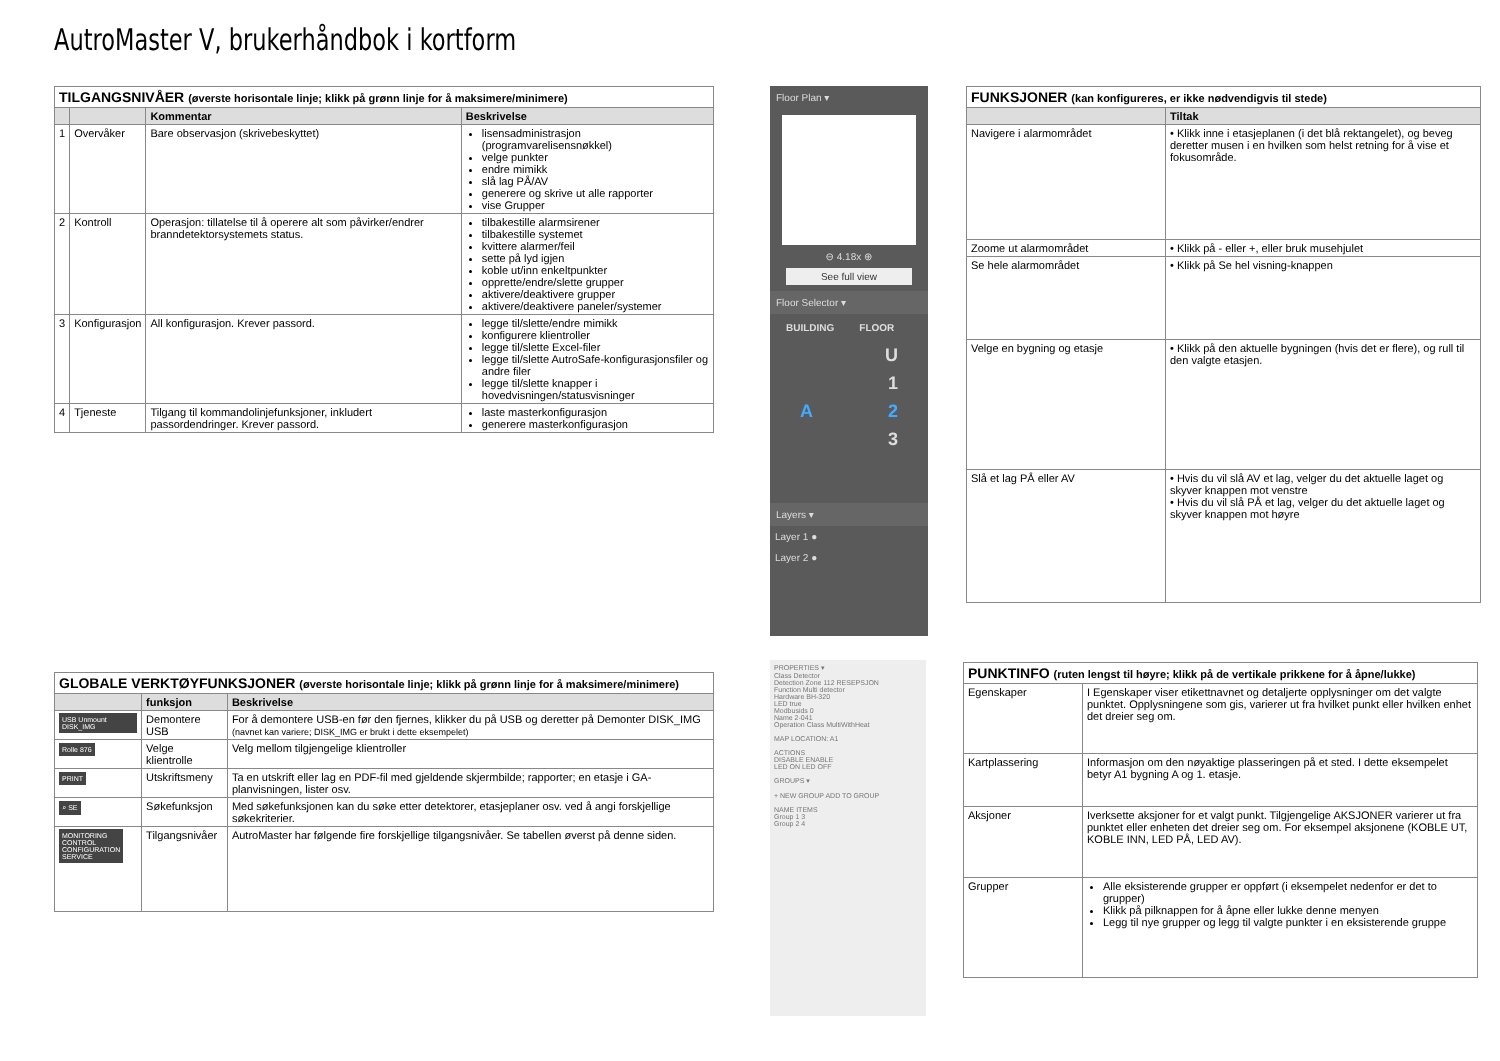AutroMaster V, brukerhåndbok i kortform
| TILGANGSNIVÅER (øverste horisontale linje; klikk på grønn linje for å maksimere/minimere) | | | |
| | | Kommentar | Beskrivelse |
| 1 | Overvåker | Bare observasjon (skrivebeskyttet) | lisensadministrasjon (programvarelisensnøkkel) velge punkter endre mimikk slå lag PÅ/AV generere og skrive ut alle rapporter vise Grupper |
| 2 | Kontroll | Operasjon: tillatelse til å operere alt som påvirker/endrer branndetektorsystemets status. | tilbakestille alarmsirener tilbakestille systemet kvittere alarmer/feil sette på lyd igjen koble ut/inn enkeltpunkter opprette/endre/slette grupper aktivere/deaktivere grupper aktivere/deaktivere paneler/systemer |
| 3 | Konfigurasjon | All konfigurasjon. Krever passord. | legge til/slette/endre mimikk konfigurere klientroller legge til/slette Excel-filer legge til/slette AutroSafe-konfigurasjonsfiler og andre filer legge til/slette knapper i hovedvisningen/statusvisninger |
| 4 | Tjeneste | Tilgang til kommandolinjefunksjoner, inkludert passordendringer. Krever passord. | laste masterkonfigurasjon generere masterkonfigurasjon |
| GLOBALE VERKTØYFUNKSJONER (øverste horisontale linje; klikk på grønn linje for å maksimere/minimere) | | |
| | funksjon | Beskrivelse |
| USB Unmount DISK_IMG | Demontere USB | For å demontere USB-en før den fjernes, klikker du på USB og deretter på Demonter DISK_IMG (navnet kan variere; DISK_IMG er brukt i dette eksempelet) |
| Rolle 876 | Velge klientrolle | Velg mellom tilgjengelige klientroller |
| PRINT | Utskriftsmeny | Ta en utskrift eller lag en PDF-fil med gjeldende skjermbilde; rapporter; en etasje i GA-planvisningen, lister osv. |
| ⌕ SE | Søkefunksjon | Med søkefunksjonen kan du søke etter detektorer, etasjeplaner osv. ved å angi forskjellige søkekriterier. |
| MONITORING CONTROL CONFIGURATION SERVICE | Tilgangsnivåer | AutroMaster har følgende fire forskjellige tilgangsnivåer. Se tabellen øverst på denne siden. |
Floor Plan ▾
⊖ 4.18x ⊕
See full view
Floor Selector ▾
BUILDING FLOOR
U
1
A 2
3
Layers ▾
Layer 1 ●
Layer 2 ●
| FUNKSJONER (kan konfigureres, er ikke nødvendigvis til stede) | |
| | Tiltak |
| Navigere i alarmområdet | • Klikk inne i etasjeplanen (i det blå rektangelet), og beveg deretter musen i en hvilken som helst retning for å vise et fokusområde. |
| Zoome ut alarmområdet | • Klikk på - eller +, eller bruk musehjulet |
| Se hele alarmområdet | • Klikk på Se hel visning-knappen |
| Velge en bygning og etasje | • Klikk på den aktuelle bygningen (hvis det er flere), og rull til den valgte etasjen. |
| Slå et lag PÅ eller AV | • Hvis du vil slå AV et lag, velger du det aktuelle laget og skyver knappen mot venstre • Hvis du vil slå PÅ et lag, velger du det aktuelle laget og skyver knappen mot høyre |
PROPERTIES ▾
Class Detector
Detection Zone 112 RESEPSJON
Function Multi detector
Hardware BH-320
LED true
Modbusids 0
Name 2-041
Operation Class MultiWithHeat
MAP LOCATION: A1
ACTIONS
DISABLE ENABLE
LED ON LED OFF
GROUPS ▾
+ NEW GROUP ADD TO GROUP
NAME ITEMS
Group 1 3
Group 2 4
| PUNKTINFO (ruten lengst til høyre; klikk på de vertikale prikkene for å åpne/lukke) | |
| Egenskaper | I Egenskaper viser etikettnavnet og detaljerte opplysninger om det valgte punktet. Opplysningene som gis, varierer ut fra hvilket punkt eller hvilken enhet det dreier seg om. |
| Kartplassering | Informasjon om den nøyaktige plasseringen på et sted. I dette eksempelet betyr A1 bygning A og 1. etasje. |
| Aksjoner | Iverksette aksjoner for et valgt punkt. Tilgjengelige AKSJONER varierer ut fra punktet eller enheten det dreier seg om. For eksempel aksjonene (KOBLE UT, KOBLE INN, LED PÅ, LED AV). |
| Grupper | Alle eksisterende grupper er oppført (i eksempelet nedenfor er det to grupper) Klikk på pilknappen for å åpne eller lukke denne menyen Legg til nye grupper og legg til valgte punkter i en eksisterende gruppe |